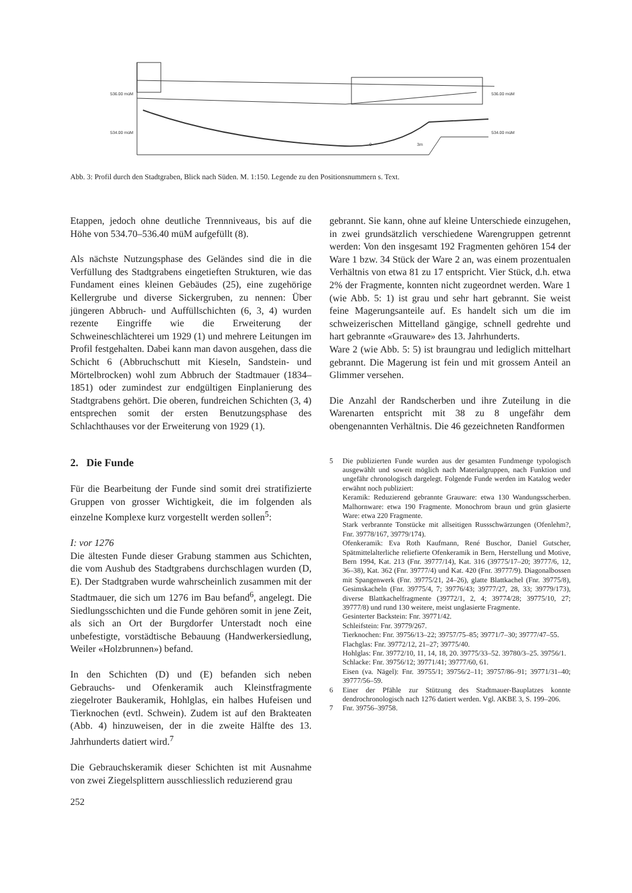536.00 müM
534.00 müM
536.00 müM
534.00 müM
0
3m
Abb. 3: Profil durch den Stadtgraben, Blick nach Süden. M. 1:150. Legende zu den Positionsnummern s. Text.
Etappen, jedoch ohne deutliche Trennniveaus, bis auf die Höhe von 534.70–536.40 müM aufgefüllt (8).
Als nächste Nutzungsphase des Geländes sind die in die Verfüllung des Stadtgrabens eingetieften Strukturen, wie das Fundament eines kleinen Gebäudes (25), eine zugehörige Kellergrube und diverse Sickergruben, zu nennen: Über jüngeren Abbruch- und Auffüllschichten (6, 3, 4) wurden rezente Eingriffe wie die Erweiterung der Schweineschlächterei um 1929 (1) und mehrere Leitungen im Profil festgehalten. Dabei kann man davon ausgehen, dass die Schicht 6 (Abbruchschutt mit Kieseln, Sandstein- und Mörtelbrocken) wohl zum Abbruch der Stadtmauer (1834–1851) oder zumindest zur endgültigen Einplanierung des Stadtgrabens gehört. Die oberen, fundreichen Schichten (3, 4) entsprechen somit der ersten Benutzungsphase des Schlachthauses vor der Erweiterung von 1929 (1).
2. Die Funde
Für die Bearbeitung der Funde sind somit drei stratifizierte Gruppen von grosser Wichtigkeit, die im folgenden als einzelne Komplexe kurz vorgestellt werden sollen<sup>5</sup>:
I: vor 1276
Die ältesten Funde dieser Grabung stammen aus Schichten, die vom Aushub des Stadtgrabens durchschlagen wurden (D, E). Der Stadtgraben wurde wahrscheinlich zusammen mit der Stadtmauer, die sich um 1276 im Bau befand<sup>6</sup>, angelegt. Die Siedlungsschichten und die Funde gehören somit in jene Zeit, als sich an Ort der Burgdorfer Unterstadt noch eine unbefestigte, vorstädtische Bebauung (Handwerkersiedlung, Weiler «Holzbrunnen») befand.
In den Schichten (D) und (E) befanden sich neben Gebrauchs- und Ofenkeramik auch Kleinstfragmente ziegelroter Baukeramik, Hohlglas, ein halbes Hufeisen und Tierknochen (evtl. Schwein). Zudem ist auf den Brakteaten (Abb. 4) hinzuweisen, der in die zweite Hälfte des 13. Jahrhunderts datiert wird.<sup>7</sup>
Die Gebrauchskeramik dieser Schichten ist mit Ausnahme von zwei Ziegelsplittern ausschliesslich reduzierend grau
gebrannt. Sie kann, ohne auf kleine Unterschiede einzugehen, in zwei grundsätzlich verschiedene Warengruppen getrennt werden: Von den insgesamt 192 Fragmenten gehören 154 der Ware 1 bzw. 34 Stück der Ware 2 an, was einem prozentualen Verhältnis von etwa 81 zu 17 entspricht. Vier Stück, d.h. etwa 2% der Fragmente, konnten nicht zugeordnet werden. Ware 1 (wie Abb. 5: 1) ist grau und sehr hart gebrannt. Sie weist feine Magerungsanteile auf. Es handelt sich um die im schweizerischen Mittelland gängige, schnell gedrehte und hart gebrannte «Grauware» des 13. Jahrhunderts.
Ware 2 (wie Abb. 5: 5) ist braungrau und lediglich mittelhart gebrannt. Die Magerung ist fein und mit grossem Anteil an Glimmer versehen.
Die Anzahl der Randscherben und ihre Zuteilung in die Warenarten entspricht mit 38 zu 8 ungefähr dem obengenannten Verhältnis. Die 46 gezeichneten Randformen
5 Die publizierten Funde wurden aus der gesamten Fundmenge typologisch ausgewählt und soweit möglich nach Materialgruppen, nach Funktion und ungefähr chronologisch dargelegt. Folgende Funde werden im Katalog weder erwähnt noch publiziert:
Keramik: Reduzierend gebrannte Grauware: etwa 130 Wandungsscherben. Malhornware: etwa 190 Fragmente. Monochrom braun und grün glasierte Ware: etwa 220 Fragmente.
Stark verbrannte Tonstücke mit allseitigen Russschwärzungen (Ofenlehm?, Fnr. 39778/167, 39779/174).
Ofenkeramik: Eva Roth Kaufmann, René Buschor, Daniel Gutscher, Spätmittelalterliche reliefierte Ofenkeramik in Bern, Herstellung und Motive, Bern 1994, Kat. 213 (Fnr. 39777/14), Kat. 316 (39775/17–20; 39777/6, 12, 36–38), Kat. 362 (Fnr. 39777/4) und Kat. 420 (Fnr. 39777/9). Diagonalbossen mit Spangenwerk (Fnr. 39775/21, 24–26), glatte Blattkachel (Fnr. 39775/8), Gesimskacheln (Fnr. 39775/4, 7; 39776/43; 39777/27, 28, 33; 39779/173), diverse Blattkachelfragmente (39772/1, 2, 4; 39774/28; 39775/10, 27; 39777/8) und rund 130 weitere, meist unglasierte Fragmente.
Gesinterter Backstein: Fnr. 39771/42.
Schleifstein: Fnr. 39779/267.
Tierknochen: Fnr. 39756/13–22; 39757/75–85; 39771/7–30; 39777/47–55.
Flachglas: Fnr. 39772/12, 21–27; 39775/40.
Hohlglas: Fnr. 39772/10, 11, 14, 18, 20. 39775/33–52. 39780/3–25. 39756/1.
Schlacke: Fnr. 39756/12; 39771/41; 39777/60, 61.
Eisen (va. Nägel): Fnr. 39755/1; 39756/2–11; 39757/86–91; 39771/31–40; 39777/56–59.
6 Einer der Pfähle zur Stützung des Stadtmauer-Bauplatzes konnte dendrochronologisch nach 1276 datiert werden. Vgl. AKBE 3, S. 199–206.
7 Fnr. 39756–39758.
252